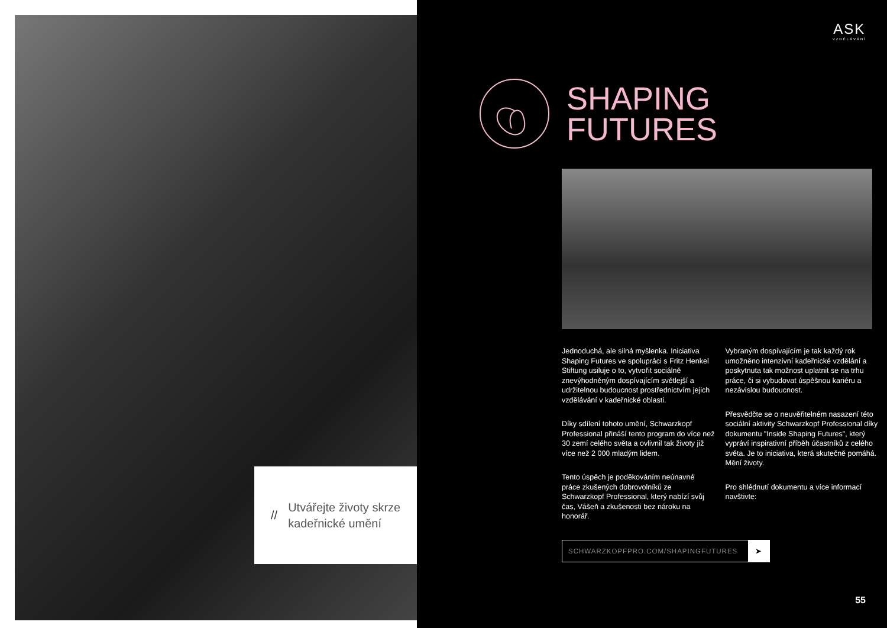// Utvářejte životy skrze kadeřnické umění
ASK
VZDĚLÁVÁNÍ
SHAPING
FUTURES
Jednoduchá, ale silná myšlenka. Iniciativa Shaping Futures ve spolupráci s Fritz Henkel Stiftung usiluje o to, vytvořit sociálně znevýhodněným dospívajícím světlejší a udržitelnou budoucnost prostřednictvím jejich vzdělávání v kadeřnické oblasti.
Díky sdílení tohoto umění, Schwarzkopf Professional přináší tento program do více než 30 zemí celého světa a ovlivnil tak životy již více než 2 000 mladým lidem.
Tento úspěch je poděkováním neúnavné práce zkušených dobrovolníků ze Schwarzkopf Professional, který nabízí svůj čas, Vášeň a zkušenosti bez nároku na honorář.
Vybraným dospívajícím je tak každý rok umožněno intenzivní kadeřnické vzdělání a poskytnuta tak možnost uplatnit se na trhu práce, či si vybudovat úspěšnou kariéru a nezávislou budoucnost.
Přesvědčte se o neuvěřitelném nasazení této sociální aktivity Schwarzkopf Professional díky dokumentu "Inside Shaping Futures", který vypráví inspirativní příběh účastníků z celého světa. Je to iniciativa, která skutečně pomáhá. Mění životy.
Pro shlédnutí dokumentu a více informací navštivte:
SCHWARZKOPFPRO.COM/SHAPINGFUTURES ➤
55